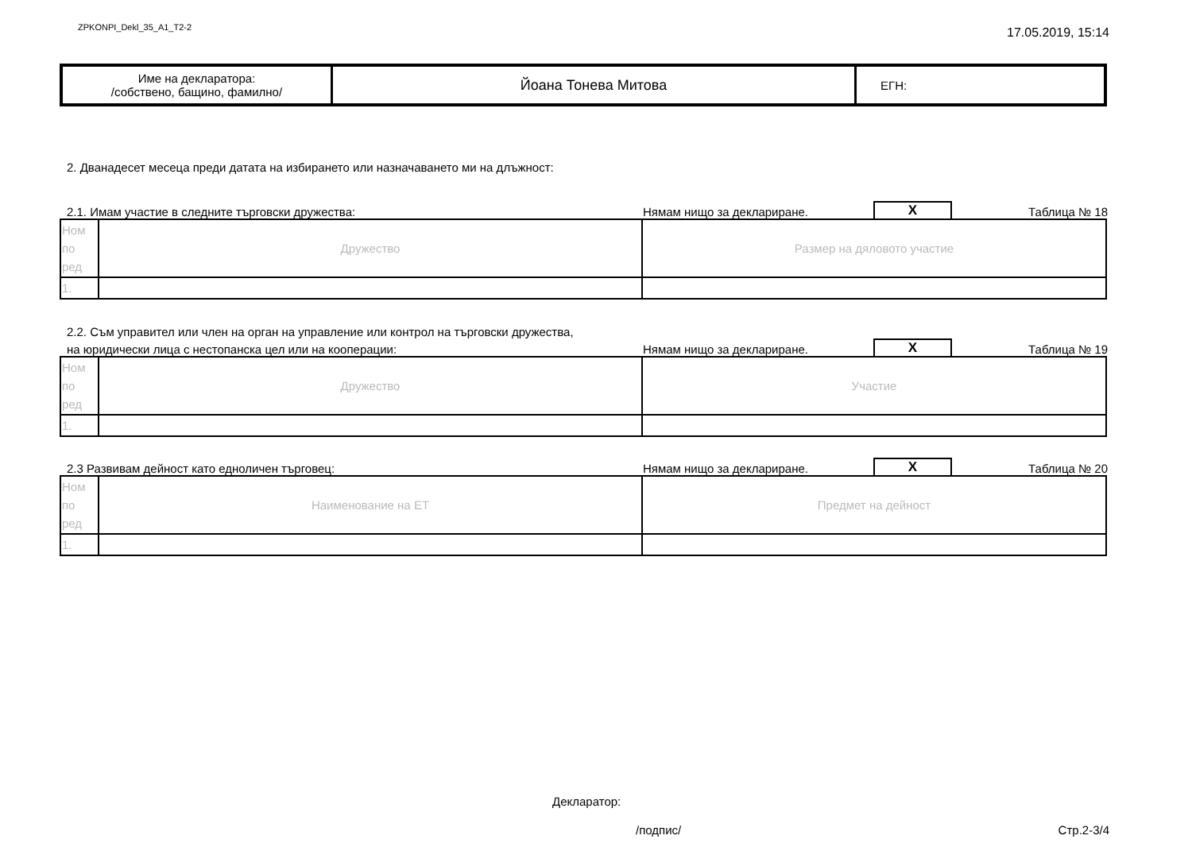ZPKONPI_Dekl_35_A1_T2-2 17.05.2019, 15:14
| Име на декларатора: /собствено, бащино, фамилно/ | Йоана Тонева Митова | ЕГН: |
2. Дванадесет месеца преди датата на избирането или назначаването ми на длъжност:
2.1. Имам участие в следните търговски дружества: Нямам нищо за деклариране. X Таблица № 18
| Ном по ред | Дружество | Размер на дяловото участие |
| 1. | | |
2.2. Съм управител или член на орган на управление или контрол на търговски дружества,
на юридически лица с нестопанска цел или на кооперации: Нямам нищо за деклариране. X Таблица № 19
| Ном по ред | Дружество | Участие |
| 1. | | |
2.3 Развивам дейност като едноличен търговец: Нямам нищо за деклариране. X Таблица № 20
| Ном по ред | Наименование на ЕТ | Предмет на дейност |
| 1. | | |
Декларатор:
/подпис/ Стр.2-3/4